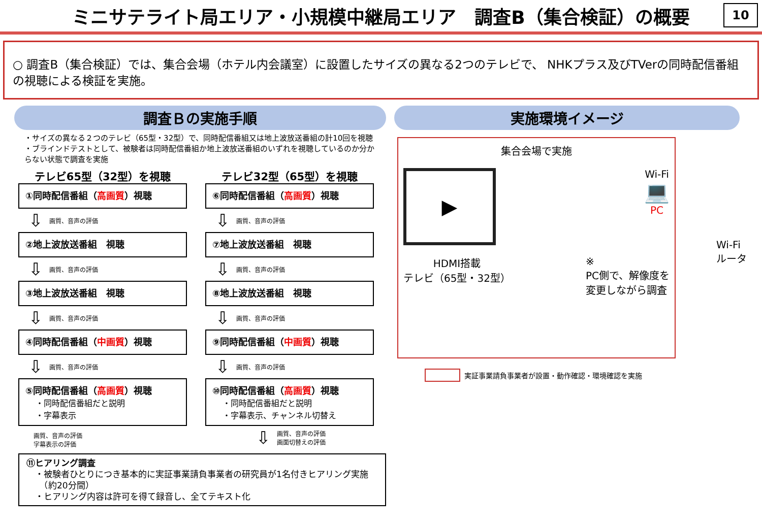ミニサテライト局エリア・小規模中継局エリア　調査B（集合検証）の概要
10
○ 調査B（集合検証）では、集合会場（ホテル内会議室）に設置したサイズの異なる2つのテレビで、 NHKプラス及びTVerの同時配信番組の視聴による検証を実施。
調査Ｂの実施手順
・サイズの異なる２つのテレビ（65型・32型）で、同時配信番組又は地上波放送番組の計10回を視聴
・ブラインドテストとして、被験者は同時配信番組か地上波放送番組のいずれを視聴しているのか分からない状態で調査を実施
テレビ65型（32型）を視聴
①同時配信番組（高画質）視聴
⇩ 画質、音声の評価
②地上波放送番組　視聴
⇩ 画質、音声の評価
③地上波放送番組　視聴
⇩ 画質、音声の評価
④同時配信番組（中画質）視聴
⇩ 画質、音声の評価
⑤同時配信番組（高画質）視聴
・同時配信番組だと説明
・字幕表示
画質、音声の評価
字幕表示の評価
テレビ32型（65型）を視聴
⑥同時配信番組（高画質）視聴
⇩ 画質、音声の評価
⑦地上波放送番組　視聴
⇩ 画質、音声の評価
⑧地上波放送番組　視聴
⇩ 画質、音声の評価
⑨同時配信番組（中画質）視聴
⇩ 画質、音声の評価
⑩同時配信番組（高画質）視聴
・同時配信番組だと説明
・字幕表示、チャンネル切替え
⇩ 画質、音声の評価
画面切替えの評価
⑪ヒアリング調査
　・被験者ひとりにつき基本的に実証事業請負事業者の研究員が1名付きヒアリング実施
　　（約20分間）
　・ヒアリング内容は許可を得て録音し、全てテキスト化
実施環境イメージ
集合会場で実施
▶
Wi-Fi
💻
PC
HDMI搭載
テレビ（65型・32型）
※
PC側で、解像度を
変更しながら調査
Wi-Fi
ルータ
実証事業請負事業者が設置・動作確認・環境確認を実施